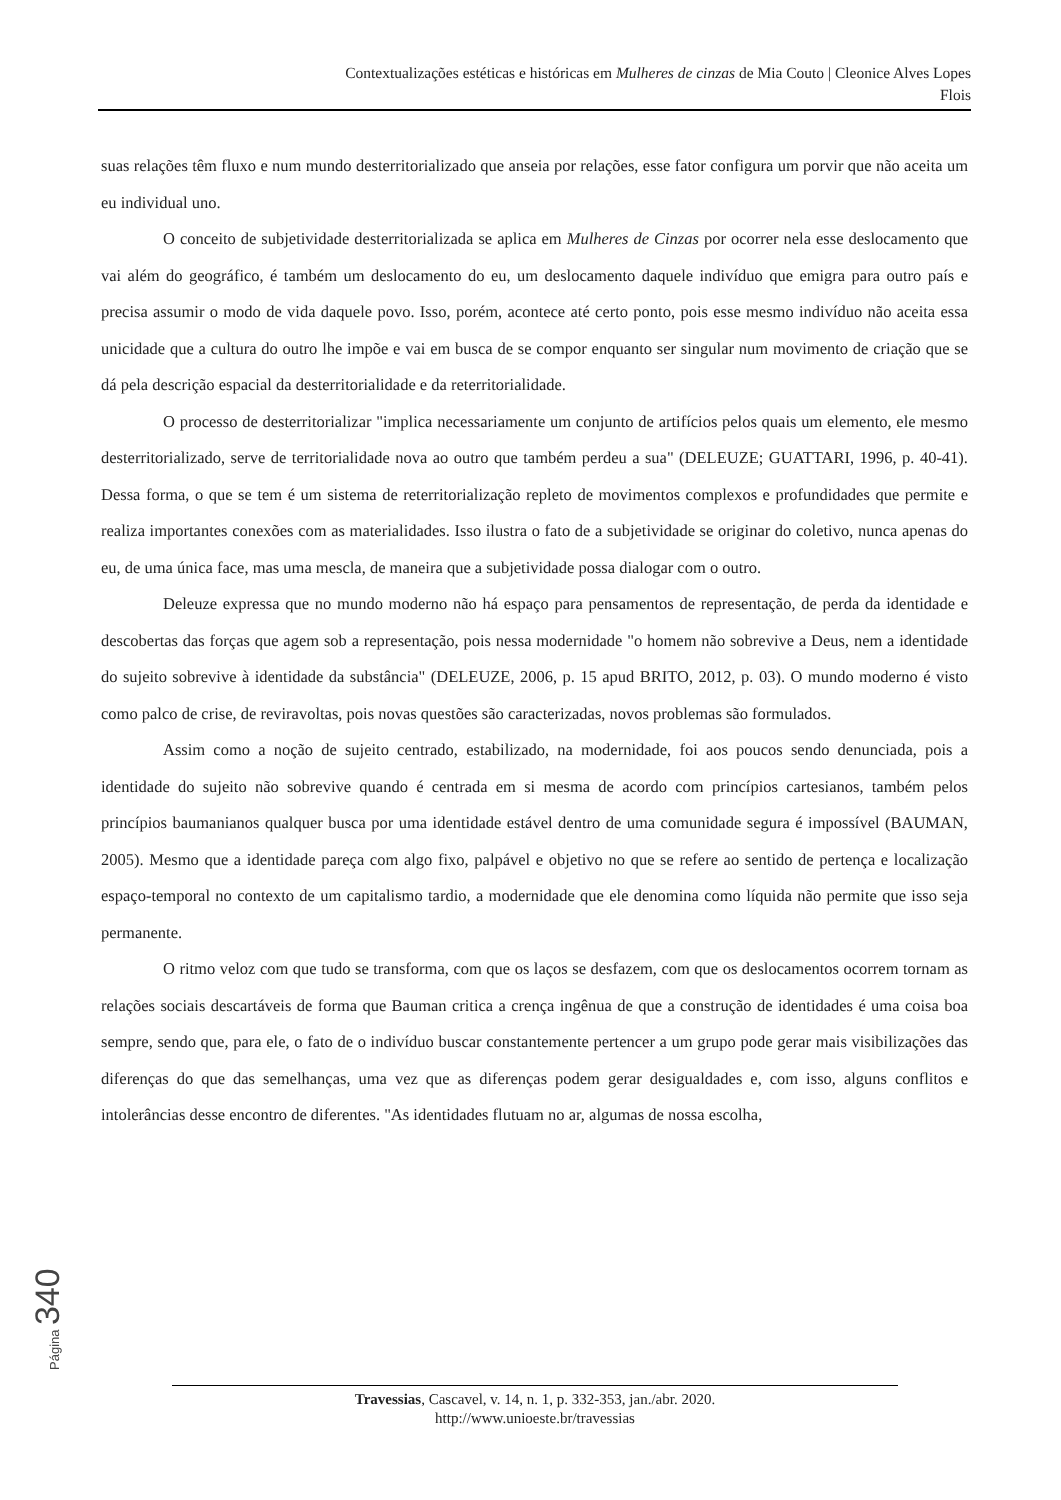Contextualizações estéticas e históricas em Mulheres de cinzas de Mia Couto | Cleonice Alves Lopes
Flois
suas relações têm fluxo e num mundo desterritorializado que anseia por relações, esse fator configura um porvir que não aceita um eu individual uno.
O conceito de subjetividade desterritorializada se aplica em Mulheres de Cinzas por ocorrer nela esse deslocamento que vai além do geográfico, é também um deslocamento do eu, um deslocamento daquele indivíduo que emigra para outro país e precisa assumir o modo de vida daquele povo. Isso, porém, acontece até certo ponto, pois esse mesmo indivíduo não aceita essa unicidade que a cultura do outro lhe impõe e vai em busca de se compor enquanto ser singular num movimento de criação que se dá pela descrição espacial da desterritorialidade e da reterritorialidade.
O processo de desterritorializar "implica necessariamente um conjunto de artifícios pelos quais um elemento, ele mesmo desterritorializado, serve de territorialidade nova ao outro que também perdeu a sua" (DELEUZE; GUATTARI, 1996, p. 40-41). Dessa forma, o que se tem é um sistema de reterritorialização repleto de movimentos complexos e profundidades que permite e realiza importantes conexões com as materialidades. Isso ilustra o fato de a subjetividade se originar do coletivo, nunca apenas do eu, de uma única face, mas uma mescla, de maneira que a subjetividade possa dialogar com o outro.
Deleuze expressa que no mundo moderno não há espaço para pensamentos de representação, de perda da identidade e descobertas das forças que agem sob a representação, pois nessa modernidade "o homem não sobrevive a Deus, nem a identidade do sujeito sobrevive à identidade da substância" (DELEUZE, 2006, p. 15 apud BRITO, 2012, p. 03). O mundo moderno é visto como palco de crise, de reviravoltas, pois novas questões são caracterizadas, novos problemas são formulados.
Assim como a noção de sujeito centrado, estabilizado, na modernidade, foi aos poucos sendo denunciada, pois a identidade do sujeito não sobrevive quando é centrada em si mesma de acordo com princípios cartesianos, também pelos princípios baumanianos qualquer busca por uma identidade estável dentro de uma comunidade segura é impossível (BAUMAN, 2005). Mesmo que a identidade pareça com algo fixo, palpável e objetivo no que se refere ao sentido de pertença e localização espaço-temporal no contexto de um capitalismo tardio, a modernidade que ele denomina como líquida não permite que isso seja permanente.
O ritmo veloz com que tudo se transforma, com que os laços se desfazem, com que os deslocamentos ocorrem tornam as relações sociais descartáveis de forma que Bauman critica a crença ingênua de que a construção de identidades é uma coisa boa sempre, sendo que, para ele, o fato de o indivíduo buscar constantemente pertencer a um grupo pode gerar mais visibilizações das diferenças do que das semelhanças, uma vez que as diferenças podem gerar desigualdades e, com isso, alguns conflitos e intolerâncias desse encontro de diferentes. "As identidades flutuam no ar, algumas de nossa escolha,
Página 340
Travessias, Cascavel, v. 14, n. 1, p. 332-353, jan./abr. 2020.
http://www.unioeste.br/travessias